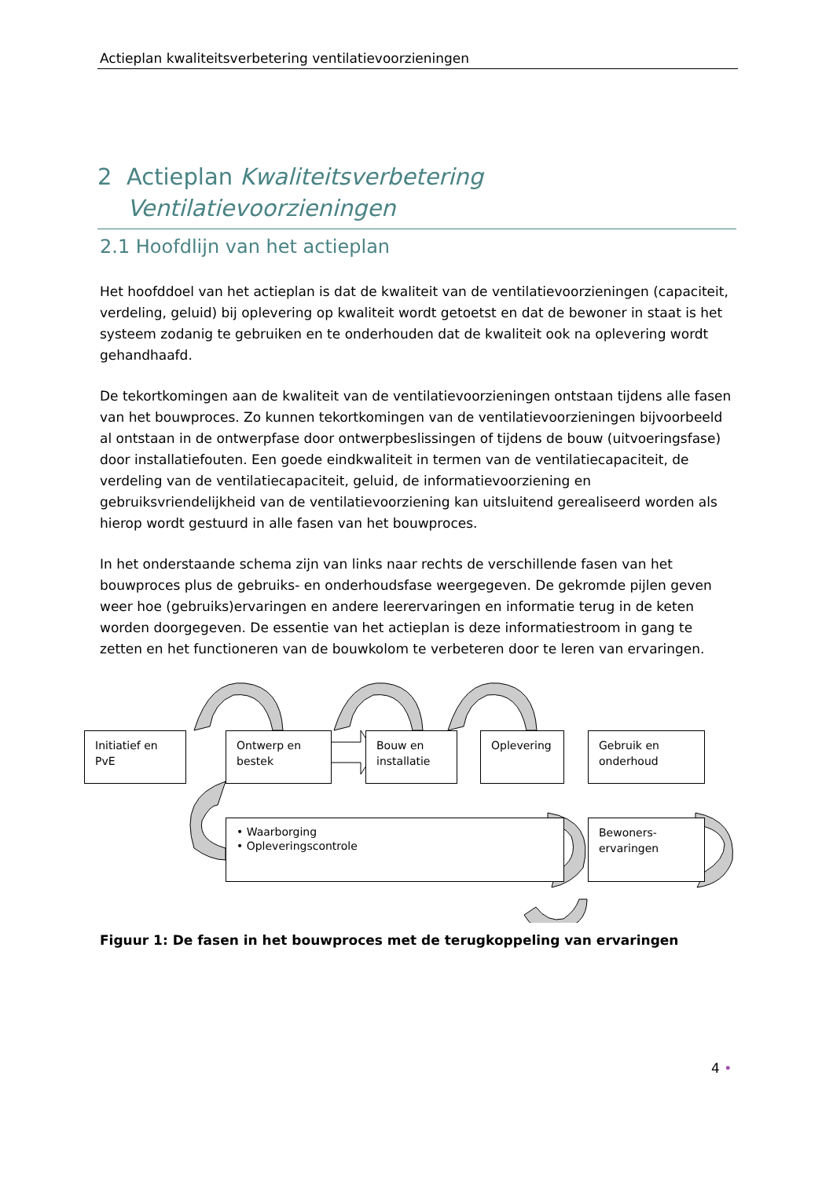Actieplan kwaliteitsverbetering ventilatievoorzieningen
2 Actieplan Kwaliteitsverbetering Ventilatievoorzieningen
2.1 Hoofdlijn van het actieplan
Het hoofddoel van het actieplan is dat de kwaliteit van de ventilatievoorzieningen (capaciteit, verdeling, geluid) bij oplevering op kwaliteit wordt getoetst en dat de bewoner in staat is het systeem zodanig te gebruiken en te onderhouden dat de kwaliteit ook na oplevering wordt gehandhaafd.
De tekortkomingen aan de kwaliteit van de ventilatievoorzieningen ontstaan tijdens alle fasen van het bouwproces. Zo kunnen tekortkomingen van de ventilatievoorzieningen bijvoorbeeld al ontstaan in de ontwerpfase door ontwerpbeslissingen of tijdens de bouw (uitvoeringsfase) door installatiefouten. Een goede eindkwaliteit in termen van de ventilatiecapaciteit, de verdeling van de ventilatiecapaciteit, geluid, de informatievoorziening en gebruiksvriendelijkheid van de ventilatievoorziening kan uitsluitend gerealiseerd worden als hierop wordt gestuurd in alle fasen van het bouwproces.
In het onderstaande schema zijn van links naar rechts de verschillende fasen van het bouwproces plus de gebruiks- en onderhoudsfase weergegeven. De gekromde pijlen geven weer hoe (gebruiks)ervaringen en andere leerervaringen en informatie terug in de keten worden doorgegeven. De essentie van het actieplan is deze informatiestroom in gang te zetten en het functioneren van de bouwkolom te verbeteren door te leren van ervaringen.
Initiatief en PvE
Ontwerp en bestek
Bouw en installatie
Oplevering
Gebruik en onderhoud
• Waarborging
• Opleveringscontrole
Bewoners-ervaringen
Figuur 1: De fasen in het bouwproces met de terugkoppeling van ervaringen
4 •